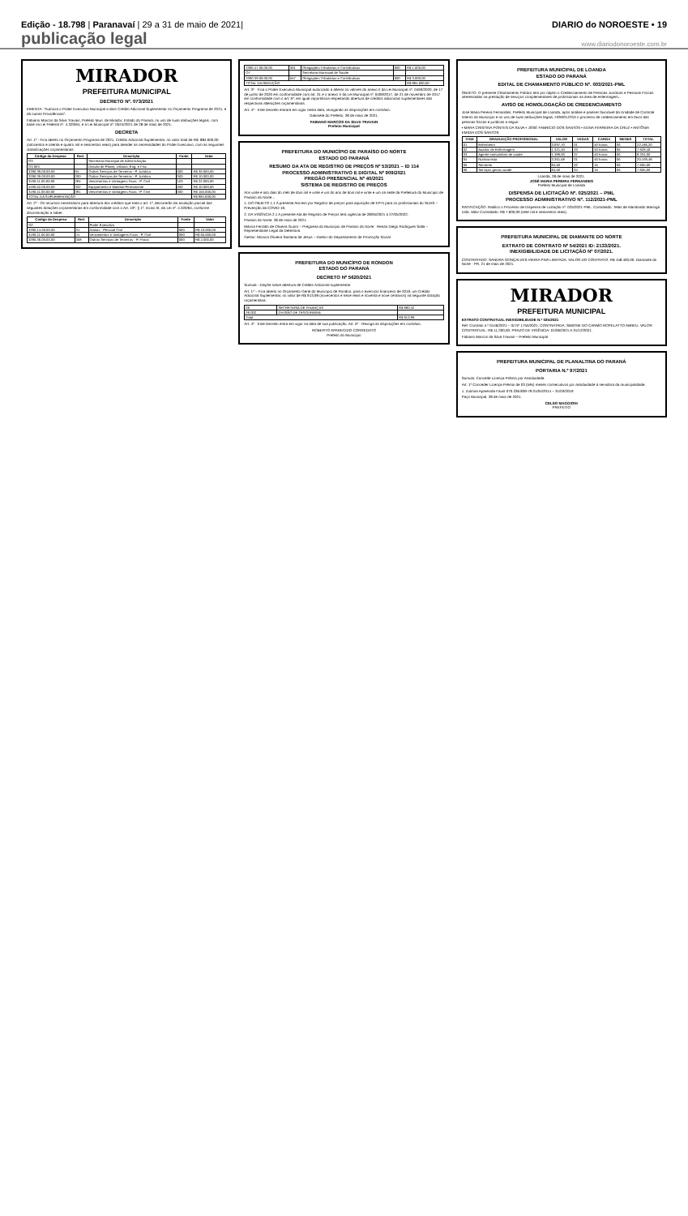Edição - 18.798 | Paranavaí | 29 a 31 de maio de 2021|
DIARIO do NOROESTE • 19
publicação legal
www.diariodonoroeste.com.br
MIRADOR
PREFEITURA MUNICIPAL
DECRETO Nº. 073/2021
EMENTA: "Autoriza o Poder Executivo Municipal a abrir Crédito Adicional Suplementar no Orçamento Programa de 2021, e dá outras Providências".
Fabiano Marcos da Silva Travain, Prefeito Mun. de Mirador, Estado do Paraná, no uso de suas atribuições legais, com base na Lei Federal nº. 4.320/64, e a Lei Municipal nº. 0524/2021 de 28 de maio de 2021.
DECRETA
Art. 1º - Fica aberto no Orçamento Programa de 2021, Crédito Adicional Suplementar, no valor total de R$: 884.600,00 (oitocentos e oitenta e quatro mil e seiscentos reais) para atender as necessidades do Poder Executivo, com as seguintes classificações orçamentárias:
| Código da Despesa | Red. | Descrição | Fonte | Valor |
| --- | --- | --- | --- | --- |
| O3 | | Secretaria Municipal de Administração | | |
| O3.003 | | Divisão de Planej. Urbano, Eng. e Fisc. | | |
| 3390.39.00.00.00 | 94 | Outros Serviços de Terceiros - P. Jurídica | 000 | R$ 30.000,00 |
| 3390.39.00.00.00 | 200 | Outros Serviços de Terceiros - P. Jurídica | 000 | R$ 10.000,00 |
| 3190.11.00.00.00 | 284 | Vencimentos e Vantagens Fixas - P. Civil | 103 | R$ 22.000,00 |
| 4490.52.00.00.00 | 332 | Equipamento e Material Permanente | 000 | R$ 10.000,00 |
| 3190.11.00.00.00 | 391 | Vencimentos e Vantagens Fixas - P. Civil | 000 | R$ 150.000,00 |
| TOTAL DA SUPLEMENTAÇÃO | | | | R$ 884.600,00 |
Art. 2º - Os recursos necessários para abertura dos créditos que trata o art. 1º, decorrerão da anulação parcial das seguintes dotações orçamentárias em conformidade com o Art. 43º, § 1º, Inciso III, da Lei nº. 4.320/64, conforme discriminação a saber:
| Código da Despesa | Red. | Descrição | Fonte | Valor |
| --- | --- | --- | --- | --- |
| O2 | | Poder Executivo | | |
| 3390.14.00.00.00 | 31 | Diárias - Pessoal Civil | 000 | R$ 10.000,00 |
| 3190.11.00.00.00 | 41 | Vencimentos e Vantagens Fixas - P. Civil | 000 | R$ 65.000,00 |
| 3390.36.00.00.00 | 358 | Outros Serviços de Terceiros - P. Física | 000 | R$ 2.000,00 |
| 3390.47.00.00.00 | 361 | Obrigações Tributárias e Contributivas | 000 | R$ 1.000,00 |
| O7 | | Secretaria Municipal de Saúde | | |
| 3390.39.00.00.00 | 557 | Obrigações Tributárias e Contributivas | 000 | R$ 3.000,00 |
| TOTAL DA REDUÇÃO | | | | R$ 884.600,00 |
Art. 3º - Fica o Poder Executivo Municipal autorizado a alterar os valores do anexo II da Lei Municipal nº. 0493/2020, de 17 de junho de 2020 em conformidade com art. 31 e o anexo V da Lei Municipal nº. 0409/2017, de 21 de novembro de 2017 em conformidade com o art. 6º, em igual importância respeitando abertura de créditos adicionais suplementares das respectivas alterações orçamentárias.
Art. 4º - Este Decreto entrará em vigor nesta data, revogando as disposições em contrário.
Gabinete do Prefeito, 28 de maio de 2021.
FABIANO MARCOS DA SILVA TRAVAIN
Prefeito Municipal
PREFEITURA DO MUNICÍPIO DE PARAÍSO DO NORTE
ESTADO DO PARANÁ
RESUMO DA ATA DE REGISTRO DE PREÇOS Nº 53/2021 – ID 114
PROCESSO ADMINISTRATIVO E DIGITAL Nº 909/2021
PREGÃO PRESENCIAL Nº 40/2021
SISTEMA DE REGISTRO DE PREÇOS
Aos vinte e oito dias do mês de dois mil e vinte e um do ano de dois mil e vinte e um na sede da Prefeitura do Município de Paraíso do Norte...
1. DO OBJETO 1.1 A presente Ata tem por Registro de preços para aquisição de EPI's para os profissionais do SUAS – Prevenção da COVID-19.
2. DA VIGÊNCIA 2.1 A presente Ata de Registro de Preços terá vigência de 28/05/2021 à 27/05/2022.
Paraíso do Norte, 28 de maio de 2021.
Márcia Ferratto de Oliveira Guirro – Pregoeira do Município de Paraíso do Norte Renan Diego Rodrigues Salla – Representante Legal da Detentora
Gestor: Monica Oliveira Santana de Jesus – Diretor do Departamento de Promoção Social
PREFEITURA DO MUNICÍPIO DE RONDON
ESTADO DO PARANÁ
DECRETO Nº 5620/2021
Súmula - Dispõe sobre abertura de Crédito Adicional suplementar
Art. 1º – Fica aberto no Orçamento Geral do Município de Rondon, para o exercício financeiro de 2019, um Crédito Adicional Suplementar, no valor de R$ 913,99 (novecentos e treze reais e noventa e nove centavos) na seguinte dotação orçamentária:
| 06 | SECRETARIA DE FINANÇAS | R$ 880,42 |
| 06.002 | DIVISÃO DE TESOURARIA | |
| Total | | R$ 913,99 |
Art. 4º - Este Decreto entra em vigor na data de sua publicação. Art. 5º - Revoga as disposições em contrário.
ROBERTO APARECIDO CORREDATO
Prefeito do Município
PREFEITURA MUNICIPAL DE LOANDA
ESTADO DO PARANÁ
EDITAL DE CHAMAMENTO PÚBLICO Nº. 003/2021-PML
OBJETO. O presente Chamamento Público tem por objeto o Credenciamento de Pessoas Jurídicas e Pessoas Físicas interessadas na prestação de serviços complementares de profissionais na área de enfermagem...
AVISO DE HOMOLOGAÇÃO DE CREDENCIAMENTO
José Maria Pereira Fernandes, Prefeito Municipal de Loanda, após análise e parecer favorável da Unidade de Controle Interno do Município e no uso de suas atribuições legais, HOMOLOGA o processo de credenciamento em favor das pessoas físicas e jurídicas a seguir:
• MARA CRISTINA PONTES DA SILVA • JOSÉ FABRICIO DOS SANTOS • EDNA FERREIRA DA CRUZ • ANTÔNIA EMIDIA DOS SANTOS
| ITEM | GRADUAÇÃO PROFISSIONAL | VALOR | VAGAS | CARGA | MESES | TOTAL |
| --- | --- | --- | --- | --- | --- | --- |
| 01 | Enfermeiro | 3.697,70 | 01 | 40 horas | 06 | 22.186,20 |
| 02 | Auxiliar de Enfermagem | 1.321,40 | 03 | 40 horas | 06 | 7.928,40 |
| 03 | Agente comunitário de saúde | 1.389,00 | 07 | 40 horas | 06 | 8.334,00 |
| 04 | Nutricionista | 3.361,58 | 01 | 40 horas | 06 | 20.169,48 |
| 05 | Servente | 84,50 | 02 | 15 | 06 | 7.605,00 |
| 06 | Serviços gerais saúde | 84,50 | 04 | 15 | 06 | 7.605,00 |
Loanda, 28 de maio de 2021.
JOSÉ MARIA PEREIRA FERNANDES
Prefeito Municipal de Loanda
DISPENSA DE LICITAÇÃO Nº. 025/2021 – PML
PROCESSO ADMINISTRATIVO Nº. 112/2021-PML
RATIFICAÇÃO. Ratifico o Processo de Dispensa de Licitação nº. 025/2021-PML. Contratado: Telas de Alambrado Maringá Ltda. Valor Contratado: R$ 7.600,00 (sete mil e seiscentos reais).
PREFEITURA MUNICIPAL DE DIAMANTE DO NORTE
EXTRATO DE CONTRATO Nº 54/2021 ID: 2133/2021.
INEXIGIBILIDADE DE LICITAÇÃO Nº 07/2021.
CONTRATADO: SANDRA GONÇALVES VIEIRA PIVA LIMITADA. VALOR DO CONTRATO: R$ 158.400,00. Diamante do Norte - PR, 21 de maio de 2021.
MIRADOR
PREFEITURA MUNICIPAL
EXTRATO CONTRATUAL INEXIGIBILIDADE N.º 025/2021
Ref: Contrato n.º 0146/2021 – ID Nº 1755/2021. CONTRATADA: SIMONE DO CARMO ROPELATTO ABREU. VALOR CONTRATUAL: R$ 11.200,00. PRAZO DE VIGÊNCIA: 01/06/2021 A 31/12/2021.
Fabiano Marcos da Silva Travain – Prefeito Municipal
PREFEITURA MUNICIPAL DE PLANALTINA DO PARANÁ
PORTARIA N.º 97/2021
Súmula: Concede Licença-Prêmio por Assiduidade.
Art. 1º Conceder Licença-Prêmio de 03 (três) meses consecutivos por assiduidade à servidora da municipalidade.
1. Zulmira Aparecida Faust 070.336.839-79 01/04/2014 – 31/03/2019
Paço Municipal, 28 de maio de 2021.
CELSO MAGGIONI
PREFEITO